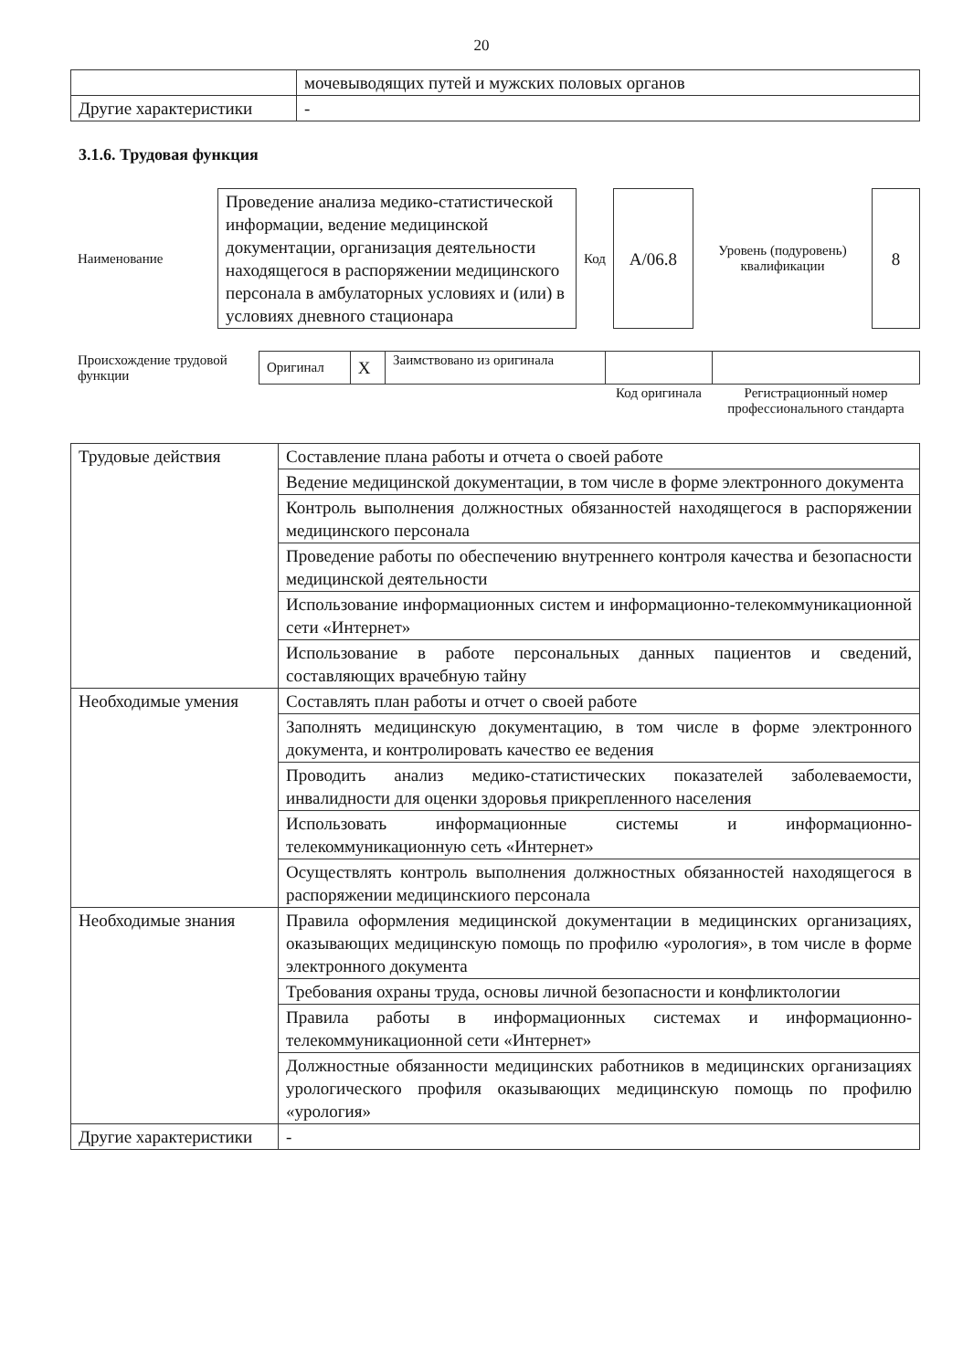20
| | мочевыводящих путей и мужских половых органов |
| Другие характеристики | - |
3.1.6. Трудовая функция
| Наименование | Проведение анализа медико-статистической информации, ведение медицинской документации, организация деятельности находящегося в распоряжении медицинского персонала в амбулаторных условиях и (или) в условиях дневного стационара | Код | А/06.8 | Уровень (подуровень) квалификации | 8 |
| Происхождение трудовой функции | Оригинал | X | Заимствовано из оригинала | | |
| | | | | Код оригинала | Регистрационный номер профессионального стандарта |
| Трудовые действия | Составление плана работы и отчета о своей работе |
| | Ведение медицинской документации, в том числе в форме электронного документа |
| | Контроль выполнения должностных обязанностей находящегося в распоряжении медицинского персонала |
| | Проведение работы по обеспечению внутреннего контроля качества и безопасности медицинской деятельности |
| | Использование информационных систем и информационно-телекоммуникационной сети «Интернет» |
| | Использование в работе персональных данных пациентов и сведений, составляющих врачебную тайну |
| Необходимые умения | Составлять план работы и отчет о своей работе |
| | Заполнять медицинскую документацию, в том числе в форме электронного документа, и контролировать качество ее ведения |
| | Проводить анализ медико-статистических показателей заболеваемости, инвалидности для оценки здоровья прикрепленного населения |
| | Использовать информационные системы и информационно-телекоммуникационную сеть «Интернет» |
| | Осуществлять контроль выполнения должностных обязанностей находящегося в распоряжении медицинскиого персонала |
| Необходимые знания | Правила оформления медицинской документации в медицинских организациях, оказывающих медицинскую помощь по профилю «урология», в том числе в форме электронного документа |
| | Требования охраны труда, основы личной безопасности и конфликтологии |
| | Правила работы в информационных системах и информационно-телекоммуникационной сети «Интернет» |
| | Должностные обязанности медицинских работников в медицинских организациях урологического профиля оказывающих медицинскую помощь по профилю «урология» |
| Другие характеристики | - |